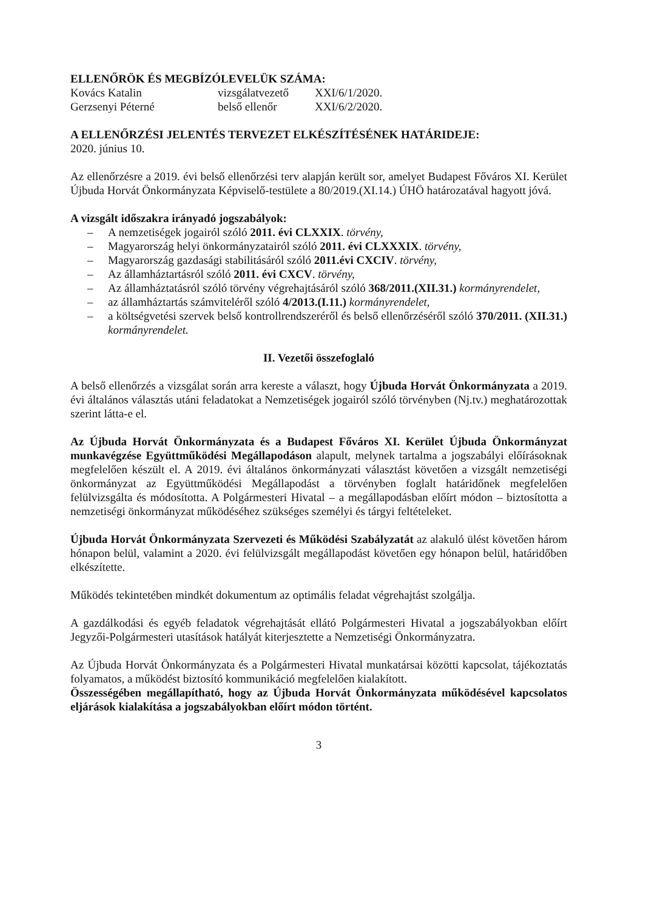ELLENŐRÖK ÉS MEGBÍZÓLEVELÜK SZÁMA:
Kovács Katalin vizsgálatvezető XXI/6/1/2020.
Gerzsenyi Péterné belső ellenőr XXI/6/2/2020.
A ELLENŐRZÉSI JELENTÉS TERVEZET ELKÉSZÍTÉSÉNEK HATÁRIDEJE:
2020. június 10.
Az ellenőrzésre a 2019. évi belső ellenőrzési terv alapján került sor, amelyet Budapest Főváros XI. Kerület Újbuda Horvát Önkormányzata Képviselő-testülete a 80/2019.(XI.14.) ÚHÖ határozatával hagyott jóvá.
A vizsgált időszakra irányadó jogszabályok:
– A nemzetiségek jogairól szóló 2011. évi CLXXIX. törvény,
– Magyarország helyi önkormányzatairól szóló 2011. évi CLXXXIX. törvény,
– Magyarország gazdasági stabilitásáról szóló 2011.évi CXCIV. törvény,
– Az államháztartásról szóló 2011. évi CXCV. törvény,
– Az államháztatásról szóló törvény végrehajtásáról szóló 368/2011.(XII.31.) kormányrendelet,
– az államháztartás számviteléről szóló 4/2013.(I.11.) kormányrendelet,
– a költségvetési szervek belső kontrollrendszeréről és belső ellenőrzéséről szóló 370/2011. (XII.31.) kormányrendelet.
II. Vezetői összefoglaló
A belső ellenőrzés a vizsgálat során arra kereste a választ, hogy Újbuda Horvát Önkormányzata a 2019. évi általános választás utáni feladatokat a Nemzetiségek jogairól szóló törvényben (Nj.tv.) meghatározottak szerint látta-e el.
Az Újbuda Horvát Önkormányzata és a Budapest Főváros XI. Kerület Újbuda Önkormányzat munkavégzése Együttműködési Megállapodáson alapult, melynek tartalma a jogszabályi előírásoknak megfelelően készült el. A 2019. évi általános önkormányzati választást követően a vizsgált nemzetiségi önkormányzat az Együttműködési Megállapodást a törvényben foglalt határidőnek megfelelően felülvizsgálta és módosította. A Polgármesteri Hivatal – a megállapodásban előírt módon – biztosította a nemzetiségi önkormányzat működéséhez szükséges személyi és tárgyi feltételeket.
Újbuda Horvát Önkormányzata Szervezeti és Működési Szabályzatát az alakuló ülést követően három hónapon belül, valamint a 2020. évi felülvizsgált megállapodást követően egy hónapon belül, határidőben elkészítette.
Működés tekintetében mindkét dokumentum az optimális feladat végrehajtást szolgálja.
A gazdálkodási és egyéb feladatok végrehajtását ellátó Polgármesteri Hivatal a jogszabályokban előírt Jegyzői-Polgármesteri utasítások hatályát kiterjesztette a Nemzetiségi Önkormányzatra.
Az Újbuda Horvát Önkormányzata és a Polgármesteri Hivatal munkatársai közötti kapcsolat, tájékoztatás folyamatos, a működést biztosító kommunikáció megfelelően kialakított.
Összességében megállapítható, hogy az Újbuda Horvát Önkormányzata működésével kapcsolatos eljárások kialakítása a jogszabályokban előírt módon történt.
3